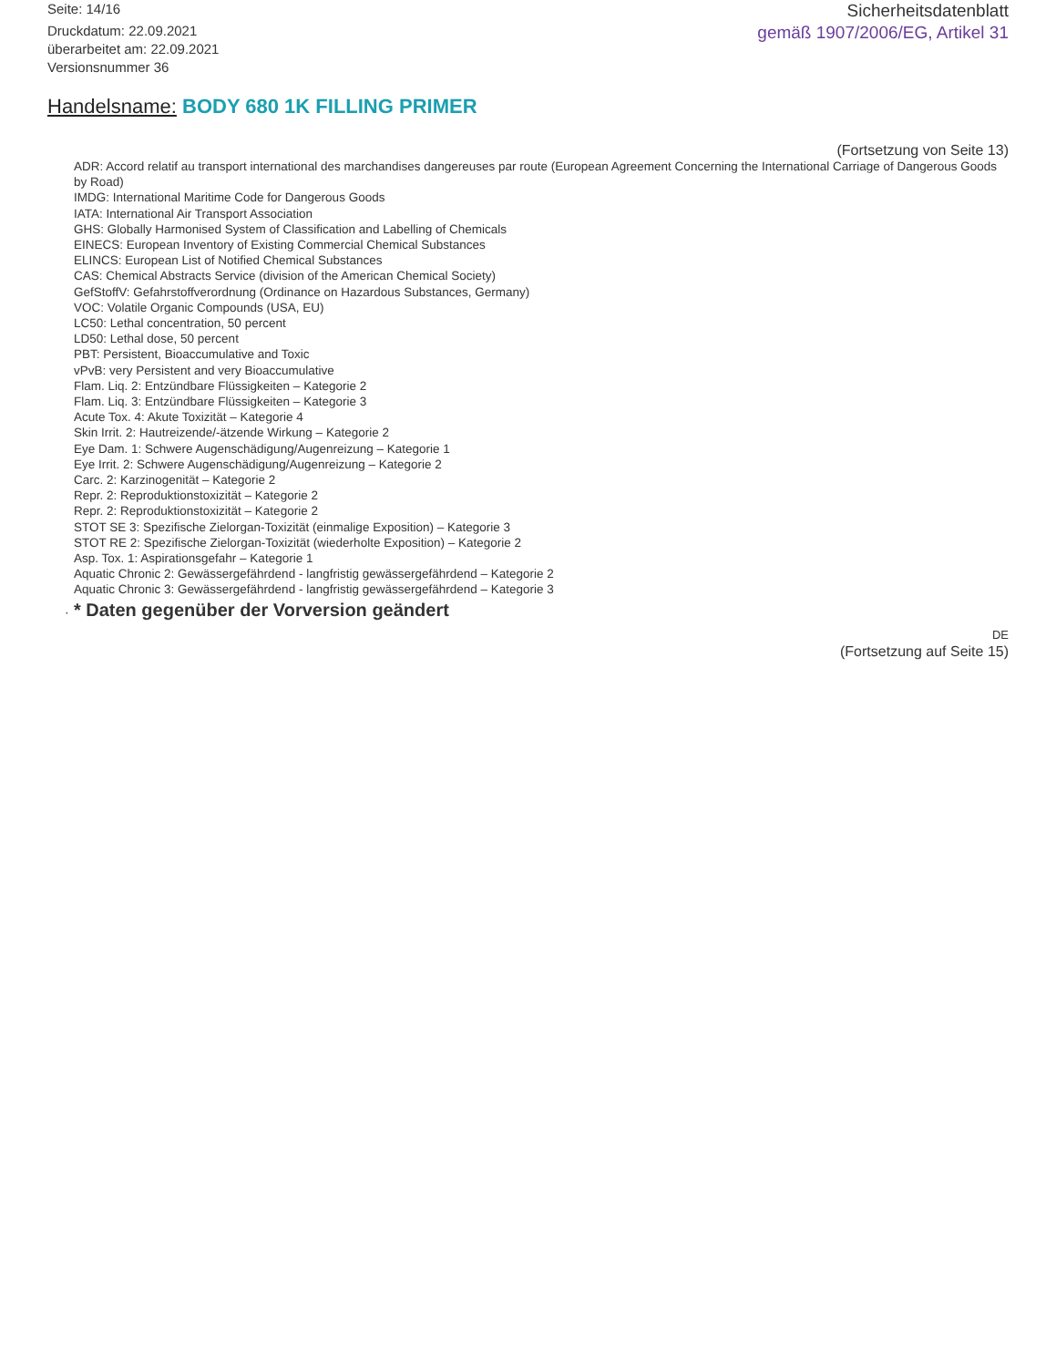Seite: 14/16
Druckdatum: 22.09.2021
überarbeitet am: 22.09.2021
Versionsnummer 36
Sicherheitsdatenblatt
gemäß 1907/2006/EG, Artikel 31
Handelsname: BODY 680 1K FILLING PRIMER
(Fortsetzung von Seite 13)
ADR: Accord relatif au transport international des marchandises dangereuses par route (European Agreement Concerning the International Carriage of Dangerous Goods by Road)
IMDG: International Maritime Code for Dangerous Goods
IATA: International Air Transport Association
GHS: Globally Harmonised System of Classification and Labelling of Chemicals
EINECS: European Inventory of Existing Commercial Chemical Substances
ELINCS: European List of Notified Chemical Substances
CAS: Chemical Abstracts Service (division of the American Chemical Society)
GefStoffV: Gefahrstoffverordnung (Ordinance on Hazardous Substances, Germany)
VOC: Volatile Organic Compounds (USA, EU)
LC50: Lethal concentration, 50 percent
LD50: Lethal dose, 50 percent
PBT: Persistent, Bioaccumulative and Toxic
vPvB: very Persistent and very Bioaccumulative
Flam. Liq. 2: Entzündbare Flüssigkeiten – Kategorie 2
Flam. Liq. 3: Entzündbare Flüssigkeiten – Kategorie 3
Acute Tox. 4: Akute Toxizität – Kategorie 4
Skin Irrit. 2: Hautreizende/-ätzende Wirkung – Kategorie 2
Eye Dam. 1: Schwere Augenschädigung/Augenreizung – Kategorie 1
Eye Irrit. 2: Schwere Augenschädigung/Augenreizung – Kategorie 2
Carc. 2: Karzinogenität – Kategorie 2
Repr. 2: Reproduktionstoxizität – Kategorie 2
Repr. 2: Reproduktionstoxizität – Kategorie 2
STOT SE 3: Spezifische Zielorgan-Toxizität (einmalige Exposition) – Kategorie 3
STOT RE 2: Spezifische Zielorgan-Toxizität (wiederholte Exposition) – Kategorie 2
Asp. Tox. 1: Aspirationsgefahr – Kategorie 1
Aquatic Chronic 2: Gewässergefährdend - langfristig gewässergefährdend – Kategorie 2
Aquatic Chronic 3: Gewässergefährdend - langfristig gewässergefährdend – Kategorie 3
· * Daten gegenüber der Vorversion geändert
DE
(Fortsetzung auf Seite 15)